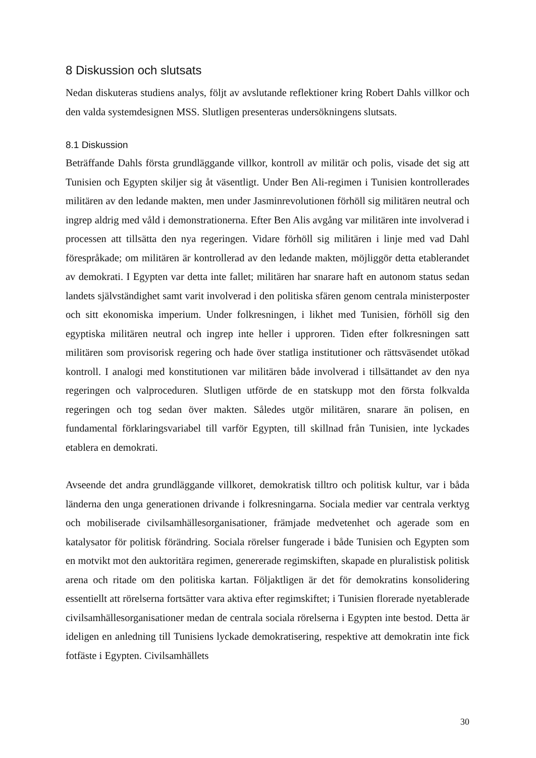8 Diskussion och slutsats
Nedan diskuteras studiens analys, följt av avslutande reflektioner kring Robert Dahls villkor och den valda systemdesignen MSS. Slutligen presenteras undersökningens slutsats.
8.1 Diskussion
Beträffande Dahls första grundläggande villkor, kontroll av militär och polis, visade det sig att Tunisien och Egypten skiljer sig åt väsentligt. Under Ben Ali-regimen i Tunisien kontrollerades militären av den ledande makten, men under Jasminrevolutionen förhöll sig militären neutral och ingrep aldrig med våld i demonstrationerna. Efter Ben Alis avgång var militären inte involverad i processen att tillsätta den nya regeringen. Vidare förhöll sig militären i linje med vad Dahl förespråkade; om militären är kontrollerad av den ledande makten, möjliggör detta etablerandet av demokrati. I Egypten var detta inte fallet; militären har snarare haft en autonom status sedan landets självständighet samt varit involverad i den politiska sfären genom centrala ministerposter och sitt ekonomiska imperium. Under folkresningen, i likhet med Tunisien, förhöll sig den egyptiska militären neutral och ingrep inte heller i upproren. Tiden efter folkresningen satt militären som provisorisk regering och hade över statliga institutioner och rättsväsendet utökad kontroll. I analogi med konstitutionen var militären både involverad i tillsättandet av den nya regeringen och valproceduren. Slutligen utförde de en statskupp mot den första folkvalda regeringen och tog sedan över makten. Således utgör militären, snarare än polisen, en fundamental förklaringsvariabel till varför Egypten, till skillnad från Tunisien, inte lyckades etablera en demokrati.
Avseende det andra grundläggande villkoret, demokratisk tilltro och politisk kultur, var i båda länderna den unga generationen drivande i folkresningarna. Sociala medier var centrala verktyg och mobiliserade civilsamhällesorganisationer, främjade medvetenhet och agerade som en katalysator för politisk förändring. Sociala rörelser fungerade i både Tunisien och Egypten som en motvikt mot den auktoritära regimen, genererade regimskiften, skapade en pluralistisk politisk arena och ritade om den politiska kartan. Följaktligen är det för demokratins konsolidering essentiellt att rörelserna fortsätter vara aktiva efter regimskiftet; i Tunisien florerade nyetablerade civilsamhällesorganisationer medan de centrala sociala rörelserna i Egypten inte bestod. Detta är ideligen en anledning till Tunisiens lyckade demokratisering, respektive att demokratin inte fick fotfäste i Egypten. Civilsamhällets
30